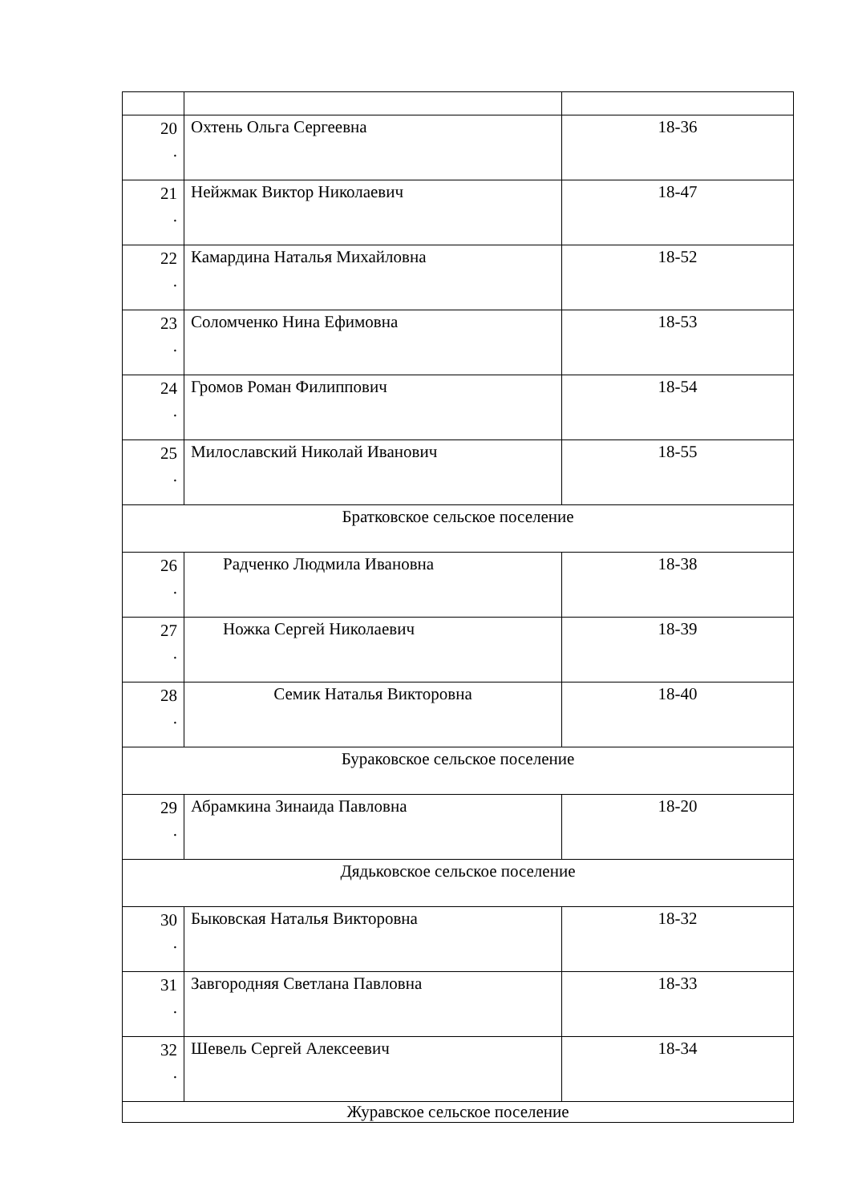| 20 . | Охтень Ольга Сергеевна | 18-36 |
| 21 . | Нейжмак Виктор Николаевич | 18-47 |
| 22 . | Камардина Наталья Михайловна | 18-52 |
| 23 . | Соломченко Нина Ефимовна | 18-53 |
| 24 . | Громов Роман Филиппович | 18-54 |
| 25 . | Милославский Николай Иванович | 18-55 |
| Братковское сельское поселение | | |
| 26 . | Радченко Людмила Ивановна | 18-38 |
| 27 . | Ножка Сергей Николаевич | 18-39 |
| 28 . | Семик Наталья Викторовна | 18-40 |
| Бураковское сельское поселение | | |
| 29 . | Абрамкина Зинаида Павловна | 18-20 |
| Дядьковское сельское поселение | | |
| 30 . | Быковская Наталья Викторовна | 18-32 |
| 31 . | Завгородняя Светлана Павловна | 18-33 |
| 32 . | Шевель Сергей Алексеевич | 18-34 |
| Журавское сельское поселение | | |